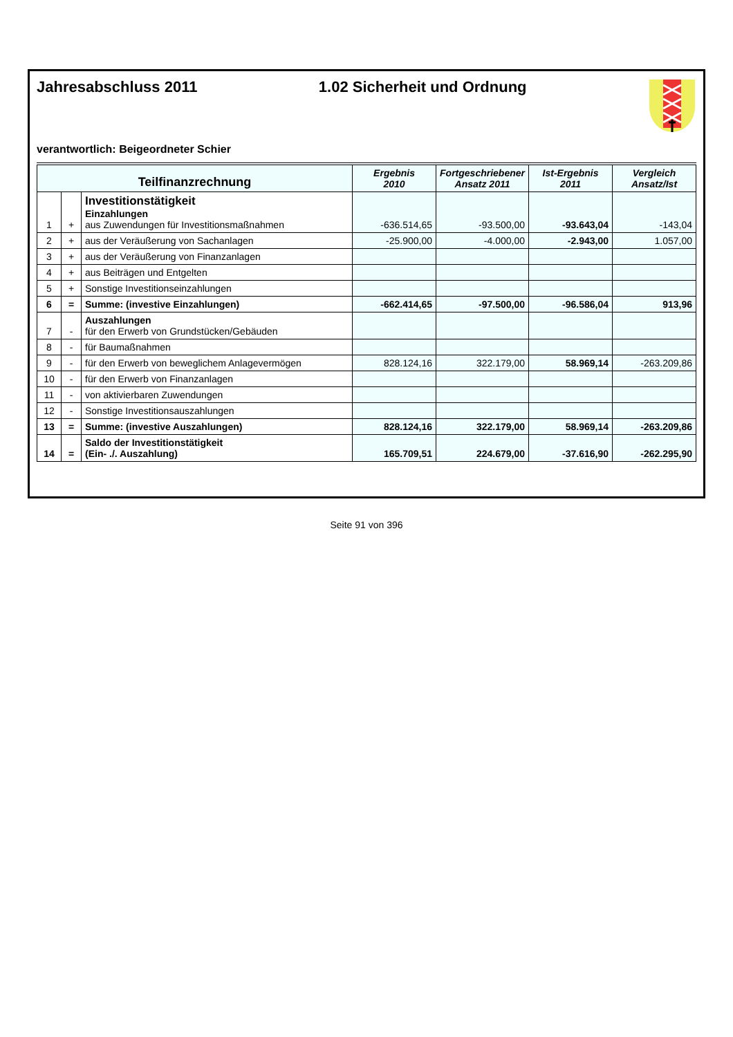Jahresabschluss 2011 1.02 Sicherheit und Ordnung
verantwortlich: Beigeordneter Schier
| Teilfinanzrechnung | | | Ergebnis 2010 | Fortgeschriebener Ansatz 2011 | Ist-Ergebnis 2011 | Vergleich Ansatz/Ist |
| --- | --- | --- | --- | --- | --- | --- |
| 1 | + | Investitionstätigkeit Einzahlungen aus Zuwendungen für Investitionsmaßnahmen | -636.514,65 | -93.500,00 | -93.643,04 | -143,04 |
| 2 | + | aus der Veräußerung von Sachanlagen | -25.900,00 | -4.000,00 | -2.943,00 | 1.057,00 |
| 3 | + | aus der Veräußerung von Finanzanlagen | | | | |
| 4 | + | aus Beiträgen und Entgelten | | | | |
| 5 | + | Sonstige Investitionseinzahlungen | | | | |
| 6 | = | Summe: (investive Einzahlungen) | -662.414,65 | -97.500,00 | -96.586,04 | 913,96 |
| 7 | - | Auszahlungen für den Erwerb von Grundstücken/Gebäuden | | | | |
| 8 | - | für Baumaßnahmen | | | | |
| 9 | - | für den Erwerb von beweglichem Anlagevermögen | 828.124,16 | 322.179,00 | 58.969,14 | -263.209,86 |
| 10 | - | für den Erwerb von Finanzanlagen | | | | |
| 11 | - | von aktivierbaren Zuwendungen | | | | |
| 12 | - | Sonstige Investitionsauszahlungen | | | | |
| 13 | = | Summe: (investive Auszahlungen) | 828.124,16 | 322.179,00 | 58.969,14 | -263.209,86 |
| 14 | = | Saldo der Investitionstätigkeit (Ein- ./. Auszahlung) | 165.709,51 | 224.679,00 | -37.616,90 | -262.295,90 |
Seite 91 von 396